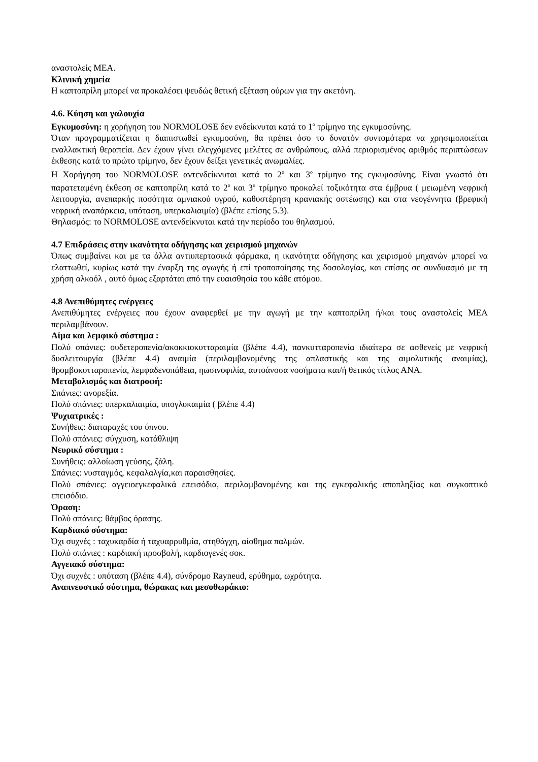αναστολείς ΜΕΑ.
Κλινική χημεία
Η καπτοπρίλη μπορεί να προκαλέσει ψευδώς θετική εξέταση ούρων για την ακετόνη.
4.6. Κύηση και γαλουχία
Εγκυμοσύνη: η χορήγηση του NORMOLOSE δεν ενδείκνυται κατά το 1<sup>ο</sup> τρίμηνο της εγκυμοσύνης.
Όταν προγραμματίζεται η διαπιστωθεί εγκυμοσύνη, θα πρέπει όσο το δυνατόν συντομότερα να χρησιμοποιείται εναλλακτική θεραπεία. Δεν έχουν γίνει ελεγχόμενες μελέτες σε ανθρώπους, αλλά περιορισμένος αριθμός περιπτώσεων έκθεσης κατά το πρώτο τρίμηνο, δεν έχουν δείξει γενετικές ανωμαλίες.
Η Χορήγηση του NORMOLOSE αντενδείκνυται κατά το 2<sup>ο</sup> και 3<sup>ο</sup> τρίμηνο της εγκυμοσύνης. Είναι γνωστό ότι παρατεταμένη έκθεση σε καπτοπρίλη κατά το 2<sup>ο</sup> και 3<sup>ο</sup> τρίμηνο προκαλεί τοξικότητα στα έμβρυα ( μειωμένη νεφρική λειτουργία, ανεπαρκής ποσότητα αμνιακού υγρού, καθυστέρηση κρανιακής οστέωσης) και στα νεογέννητα (βρεφική νεφρική αναπάρκεια, υπόταση, υπερκαλιαιμία) (βλέπε επίσης 5.3).
Θηλασμός: το NORMOLOSE αντενδείκνυται κατά την περίοδο του θηλασμού.
4.7 Επιδράσεις στην ικανότητα οδήγησης και χειρισμού μηχανών
Όπως συμβαίνει και με τα άλλα αντιυπερτασικά φάρμακα, η ικανότητα οδήγησης και χειρισμού μηχανών μπορεί να ελαττωθεί, κυρίως κατά την έναρξη της αγωγής ή επί τροποποίησης της δοσολογίας, και επίσης σε συνδυασμό με τη χρήση αλκοόλ , αυτό όμως εξαρτάται από την ευαισθησία του κάθε ατόμου.
4.8 Ανεπιθύμητες ενέργειες
Ανεπιθύμητες ενέργειες που έχουν αναφερθεί με την αγωγή με την καπτοπρίλη ή/και τους αναστολείς ΜΕΑ περιλαμβάνουν.
Αίμα και λεμφικό σύστημα :
Πολύ σπάνιες: ουδετεροπενία/ακοκκιοκυτταραιμία (βλέπε 4.4), πανκυτταροπενία ιδιαίτερα σε ασθενείς με νεφρική δυσλειτουργία (βλέπε 4.4) αναιμία (περιλαμβανομένης της απλαστικής και της αιμολυτικής αναιμίας), θρομβοκυτταροπενία, λεμφαδενοπάθεια, ηωσινοφιλία, αυτοάνοσα νοσήματα και/ή θετικός τίτλος ΑΝΑ.
Μεταβολισμός και διατροφή:
Σπάνιες: ανορεξία.
Πολύ σπάνιες: υπερκαλιαιμία, υπογλυκαιμία ( βλέπε 4.4)
Ψυχιατρικές :
Συνήθεις: διαταραχές του ύπνου.
Πολύ σπάνιες: σύγχυση, κατάθλιψη
Νευρικό σύστημα :
Συνήθεις: αλλοίωση γεύσης, ζάλη.
Σπάνιες: νυσταγμός, κεφαλαλγία,και παραισθησίες.
Πολύ σπάνιες: αγγειοεγκεφαλικά επεισόδια, περιλαμβανομένης και της εγκεφαλικής αποπληξίας και συγκοπτικό επεισόδιο.
Όραση:
Πολύ σπάνιες: θάμβος όρασης.
Καρδιακό σύστημα:
Όχι συχνές : ταχυκαρδία ή ταχυαρρυθμία, στηθάγχη, αίσθημα παλμών.
Πολύ σπάνιες : καρδιακή προσβολή, καρδιογενές σοκ.
Αγγειακό σύστημα:
Όχι συχνές : υπόταση (βλέπε 4.4), σύνδρομο Rayneud, ερύθημα, ωχρότητα.
Αναπνευστικό σύστημα, θώρακας και μεσοθωράκιο: